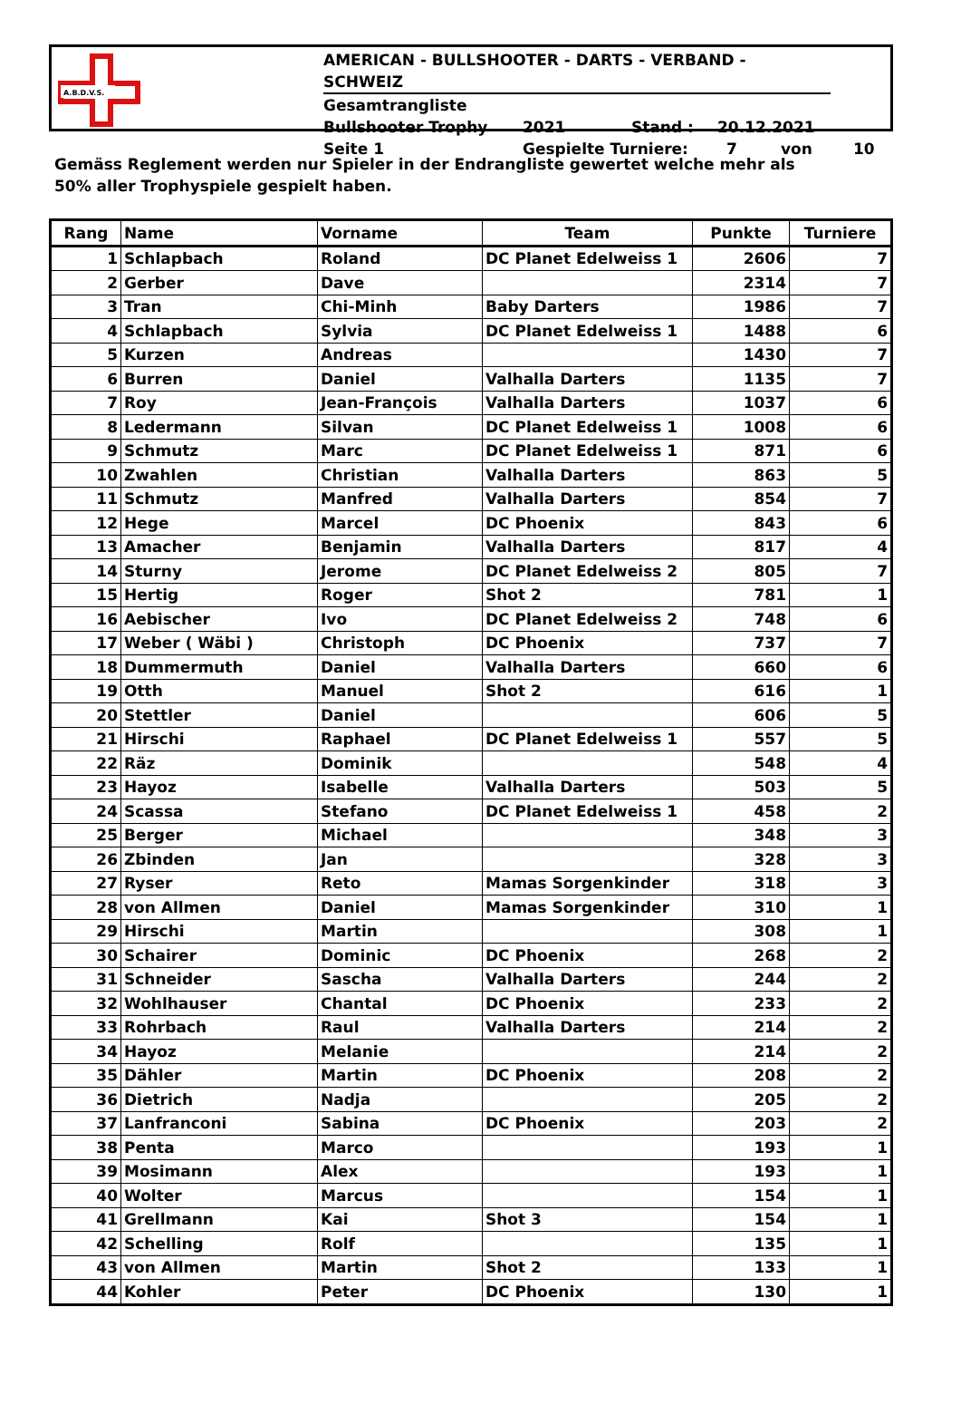A.B.D.V.S.
AMERICAN - BULLSHOOTER - DARTS - VERBAND - SCHWEIZ
Gesamtrangliste
Bullshooter Trophy 2021 Stand : 20.12.2021
Seite 1 Gespielte Turniere: 7 von 10
Gemäss Reglement werden nur Spieler in der Endrangliste gewertet welche mehr als
50% aller Trophyspiele gespielt haben.
| Rang | Name | Vorname | Team | Punkte | Turniere |
| --- | --- | --- | --- | --- | --- |
| 1 | Schlapbach | Roland | DC Planet Edelweiss 1 | 2606 | 7 |
| 2 | Gerber | Dave | | 2314 | 7 |
| 3 | Tran | Chi-Minh | Baby Darters | 1986 | 7 |
| 4 | Schlapbach | Sylvia | DC Planet Edelweiss 1 | 1488 | 6 |
| 5 | Kurzen | Andreas | | 1430 | 7 |
| 6 | Burren | Daniel | Valhalla Darters | 1135 | 7 |
| 7 | Roy | Jean-François | Valhalla Darters | 1037 | 6 |
| 8 | Ledermann | Silvan | DC Planet Edelweiss 1 | 1008 | 6 |
| 9 | Schmutz | Marc | DC Planet Edelweiss 1 | 871 | 6 |
| 10 | Zwahlen | Christian | Valhalla Darters | 863 | 5 |
| 11 | Schmutz | Manfred | Valhalla Darters | 854 | 7 |
| 12 | Hege | Marcel | DC Phoenix | 843 | 6 |
| 13 | Amacher | Benjamin | Valhalla Darters | 817 | 4 |
| 14 | Sturny | Jerome | DC Planet Edelweiss 2 | 805 | 7 |
| 15 | Hertig | Roger | Shot 2 | 781 | 1 |
| 16 | Aebischer | Ivo | DC Planet Edelweiss 2 | 748 | 6 |
| 17 | Weber ( Wäbi ) | Christoph | DC Phoenix | 737 | 7 |
| 18 | Dummermuth | Daniel | Valhalla Darters | 660 | 6 |
| 19 | Otth | Manuel | Shot 2 | 616 | 1 |
| 20 | Stettler | Daniel | | 606 | 5 |
| 21 | Hirschi | Raphael | DC Planet Edelweiss 1 | 557 | 5 |
| 22 | Räz | Dominik | | 548 | 4 |
| 23 | Hayoz | Isabelle | Valhalla Darters | 503 | 5 |
| 24 | Scassa | Stefano | DC Planet Edelweiss 1 | 458 | 2 |
| 25 | Berger | Michael | | 348 | 3 |
| 26 | Zbinden | Jan | | 328 | 3 |
| 27 | Ryser | Reto | Mamas Sorgenkinder | 318 | 3 |
| 28 | von Allmen | Daniel | Mamas Sorgenkinder | 310 | 1 |
| 29 | Hirschi | Martin | | 308 | 1 |
| 30 | Schairer | Dominic | DC Phoenix | 268 | 2 |
| 31 | Schneider | Sascha | Valhalla Darters | 244 | 2 |
| 32 | Wohlhauser | Chantal | DC Phoenix | 233 | 2 |
| 33 | Rohrbach | Raul | Valhalla Darters | 214 | 2 |
| 34 | Hayoz | Melanie | | 214 | 2 |
| 35 | Dähler | Martin | DC Phoenix | 208 | 2 |
| 36 | Dietrich | Nadja | | 205 | 2 |
| 37 | Lanfranconi | Sabina | DC Phoenix | 203 | 2 |
| 38 | Penta | Marco | | 193 | 1 |
| 39 | Mosimann | Alex | | 193 | 1 |
| 40 | Wolter | Marcus | | 154 | 1 |
| 41 | Grellmann | Kai | Shot 3 | 154 | 1 |
| 42 | Schelling | Rolf | | 135 | 1 |
| 43 | von Allmen | Martin | Shot 2 | 133 | 1 |
| 44 | Kohler | Peter | DC Phoenix | 130 | 1 |